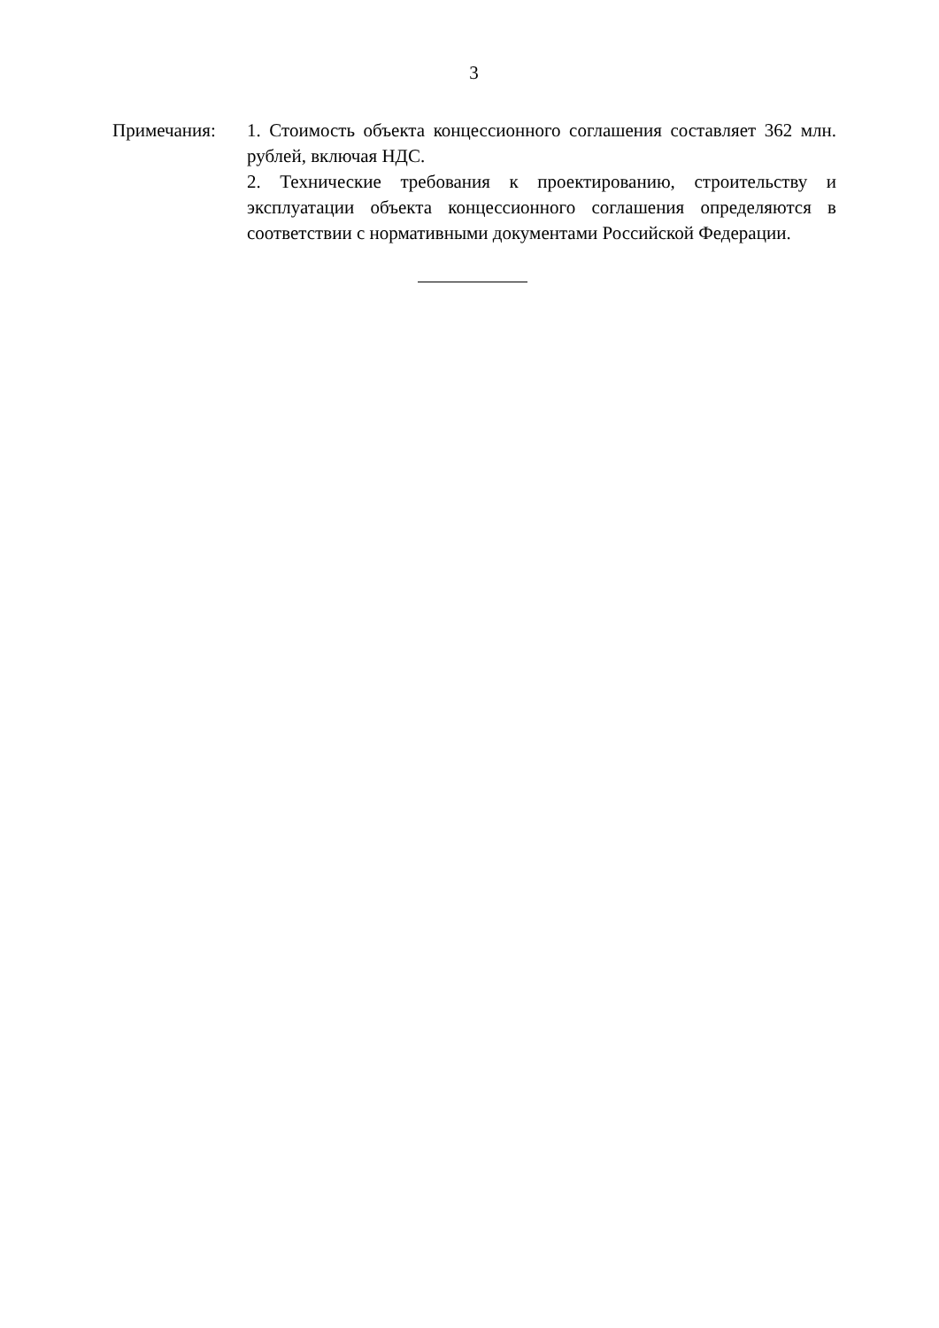3
Примечания: 1. Стоимость объекта концессионного соглашения составляет 362 млн. рублей, включая НДС.
2. Технические требования к проектированию, строительству и эксплуатации объекта концессионного соглашения определяются в соответствии с нормативными документами Российской Федерации.